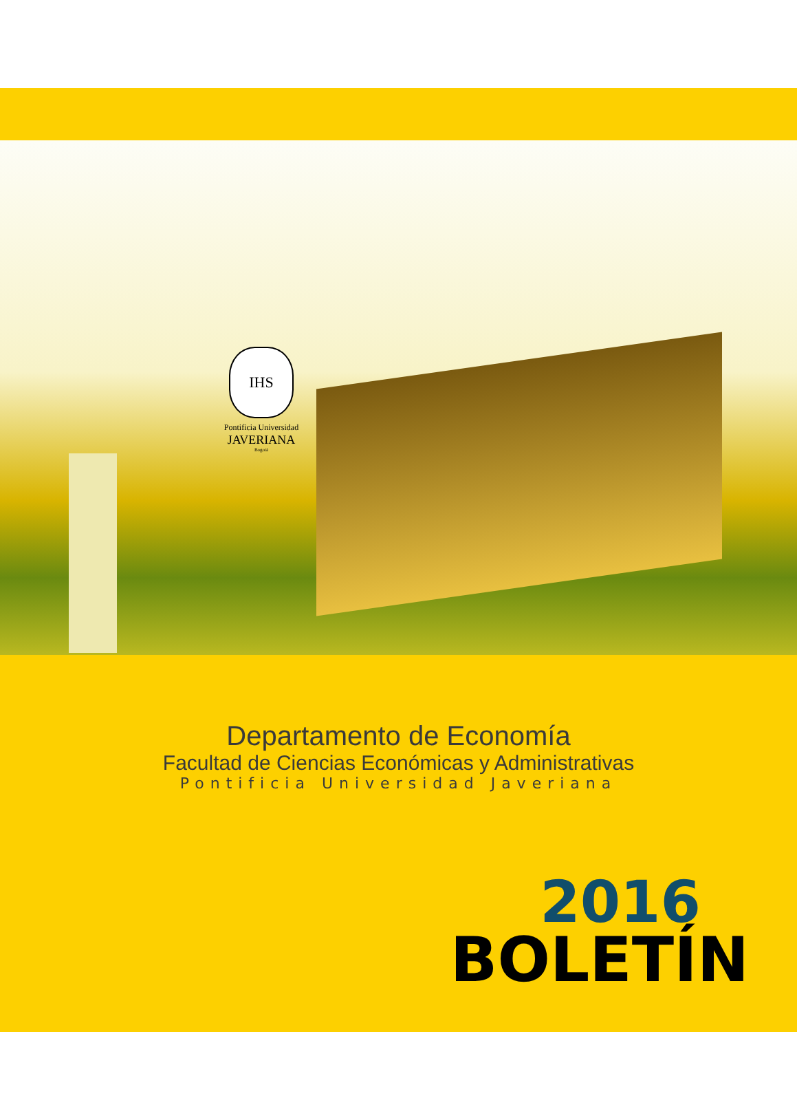IHS
Pontificia Universidad
JAVERIANA
Bogotá
Departamento de Economía
Facultad de Ciencias Económicas y Administrativas
Pontificia Universidad Javeriana
2016
BOLETÍN